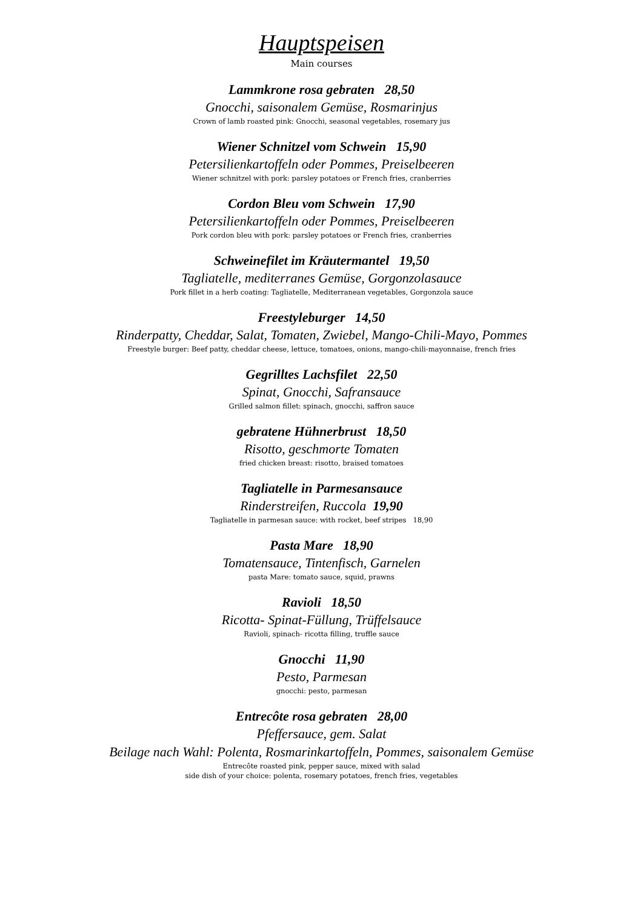Hauptspeisen
Main courses
Lammkrone rosa gebraten 28,50
Gnocchi, saisonalem Gemüse, Rosmarinjus
Crown of lamb roasted pink: Gnocchi, seasonal vegetables, rosemary jus
Wiener Schnitzel vom Schwein 15,90
Petersilienkartoffeln oder Pommes, Preiselbeeren
Wiener schnitzel with pork: parsley potatoes or French fries, cranberries
Cordon Bleu vom Schwein 17,90
Petersilienkartoffeln oder Pommes, Preiselbeeren
Pork cordon bleu with pork: parsley potatoes or French fries, cranberries
Schweinefilet im Kräutermantel 19,50
Tagliatelle, mediterranes Gemüse, Gorgonzolasauce
Pork fillet in a herb coating: Tagliatelle, Mediterranean vegetables, Gorgonzola sauce
Freestyleburger 14,50
Rinderpatty, Cheddar, Salat, Tomaten, Zwiebel, Mango-Chili-Mayo, Pommes
Freestyle burger: Beef patty, cheddar cheese, lettuce, tomatoes, onions, mango-chili-mayonnaise, french fries
Gegrilltes Lachsfilet 22,50
Spinat, Gnocchi, Safransauce
Grilled salmon fillet: spinach, gnocchi, saffron sauce
gebratene Hühnerbrust 18,50
Risotto, geschmorte Tomaten
fried chicken breast: risotto, braised tomatoes
Tagliatelle in Parmesansauce
Rinderstreifen, Ruccola 19,90
Tagliatelle in parmesan sauce: with rocket, beef stripes 18,90
Pasta Mare 18,90
Tomatensauce, Tintenfisch, Garnelen
pasta Mare: tomato sauce, squid, prawns
Ravioli 18,50
Ricotta- Spinat-Füllung, Trüffelsauce
Ravioli, spinach- ricotta filling, truffle sauce
Gnocchi 11,90
Pesto, Parmesan
gnocchi: pesto, parmesan
Entrecôte rosa gebraten 28,00
Pfeffersauce, gem. Salat
Beilage nach Wahl: Polenta, Rosmarinkartoffeln, Pommes, saisonalem Gemüse
Entrecôte roasted pink, pepper sauce, mixed with salad
side dish of your choice: polenta, rosemary potatoes, french fries, vegetables